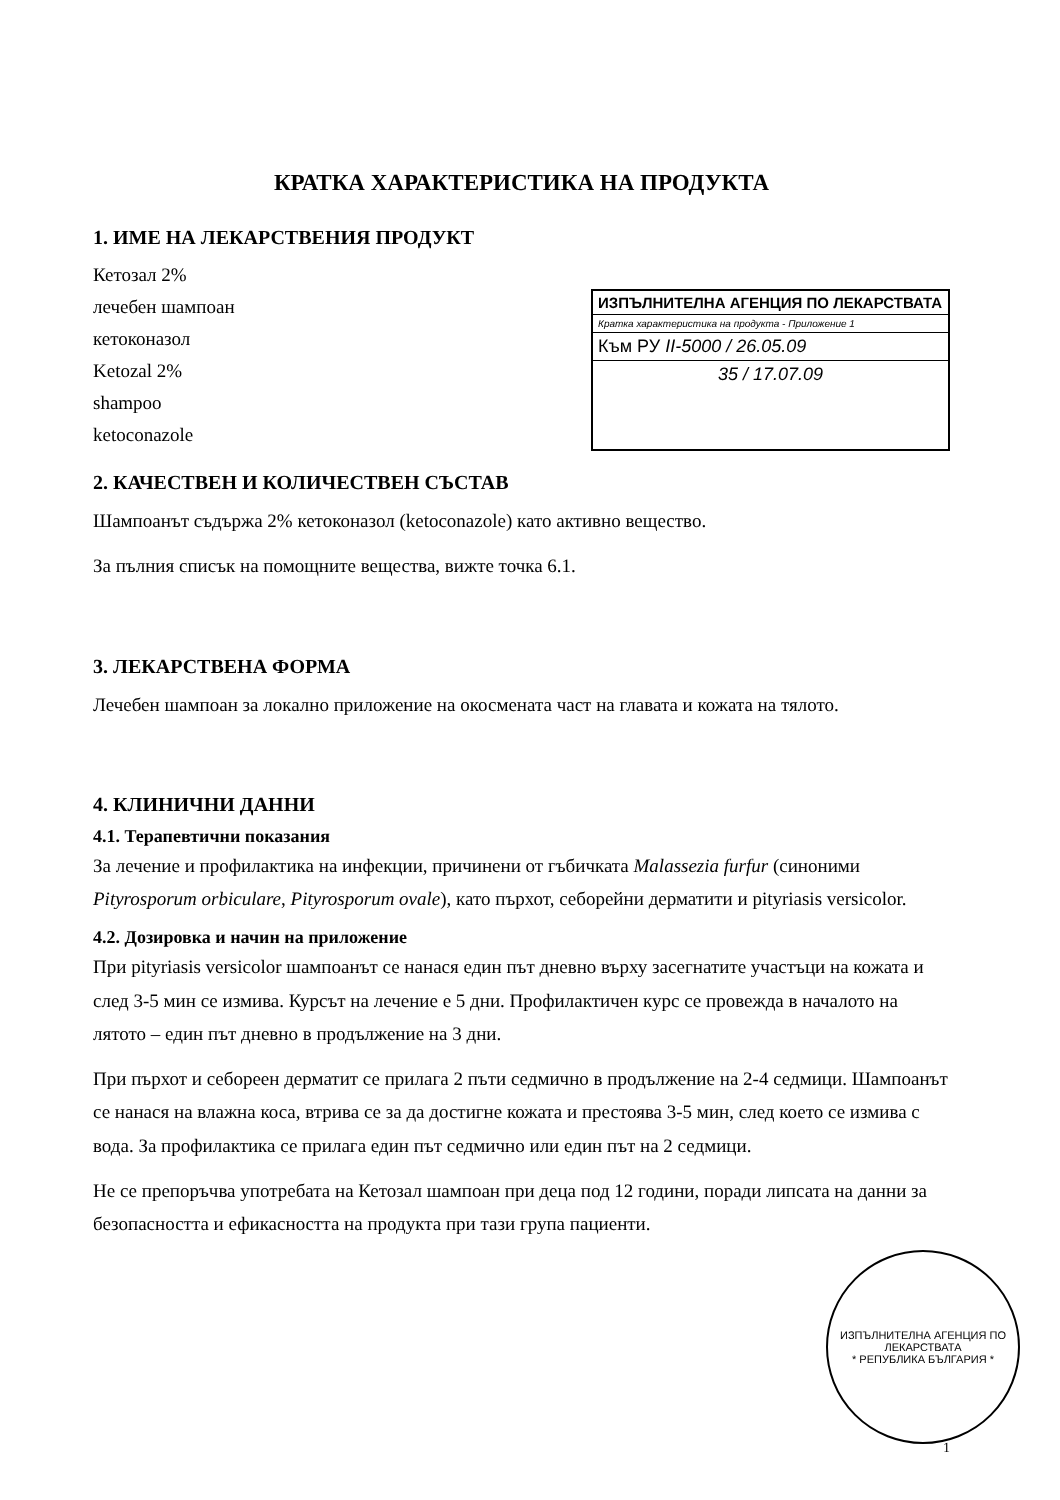КРАТКА ХАРАКТЕРИСТИКА НА ПРОДУКТА
1. ИМЕ НА ЛЕКАРСТВЕНИЯ ПРОДУКТ
Кетозал 2%
лечебен шампоан
кетоконазол
Ketozal 2%
shampoo
ketoconazole
ИЗПЪЛНИТЕЛНА АГЕНЦИЯ ПО ЛЕКАРСТВАТА
Кратка характеристика на продукта - Приложение 1
Към РУ II-5000 / 26.05.09
35 / 17.07.09
2. КАЧЕСТВЕН И КОЛИЧЕСТВЕН СЪСТАВ
Шампоанът съдържа 2% кетоконазол (ketoconazole) като активно вещество.
За пълния списък на помощните вещества, вижте точка 6.1.
3. ЛЕКАРСТВЕНА ФОРМА
Лечебен шампоан за локално приложение на окосмената част на главата и кожата на тялото.
4. КЛИНИЧНИ ДАННИ
4.1. Терапевтични показания
За лечение и профилактика на инфекции, причинени от гъбичката Malassezia furfur (синоними Pityrosporum orbiculare, Pityrosporum ovale), като пърхот, себорейни дерматити и pityriasis versicolor.
4.2. Дозировка и начин на приложение
При pityriasis versicolor шампоанът се нанася един път дневно върху засегнатите участъци на кожата и след 3-5 мин се измива. Курсът на лечение е 5 дни. Профилактичен курс се провежда в началото на лятото – един път дневно в продължение на 3 дни.
При пърхот и себореен дерматит се прилага 2 пъти седмично в продължение на 2-4 седмици. Шампоанът се нанася на влажна коса, втрива се за да достигне кожата и престоява 3-5 мин, след което се измива с вода. За профилактика се прилага един път седмично или един път на 2 седмици.
Не се препоръчва употребата на Кетозал шампоан при деца под 12 години, поради липсата на данни за безопасността и ефикасността на продукта при тази група пациенти.
ИЗПЪЛНИТЕЛНА АГЕНЦИЯ ПО ЛЕКАРСТВАТА
* РЕПУБЛИКА БЪЛГАРИЯ *
1